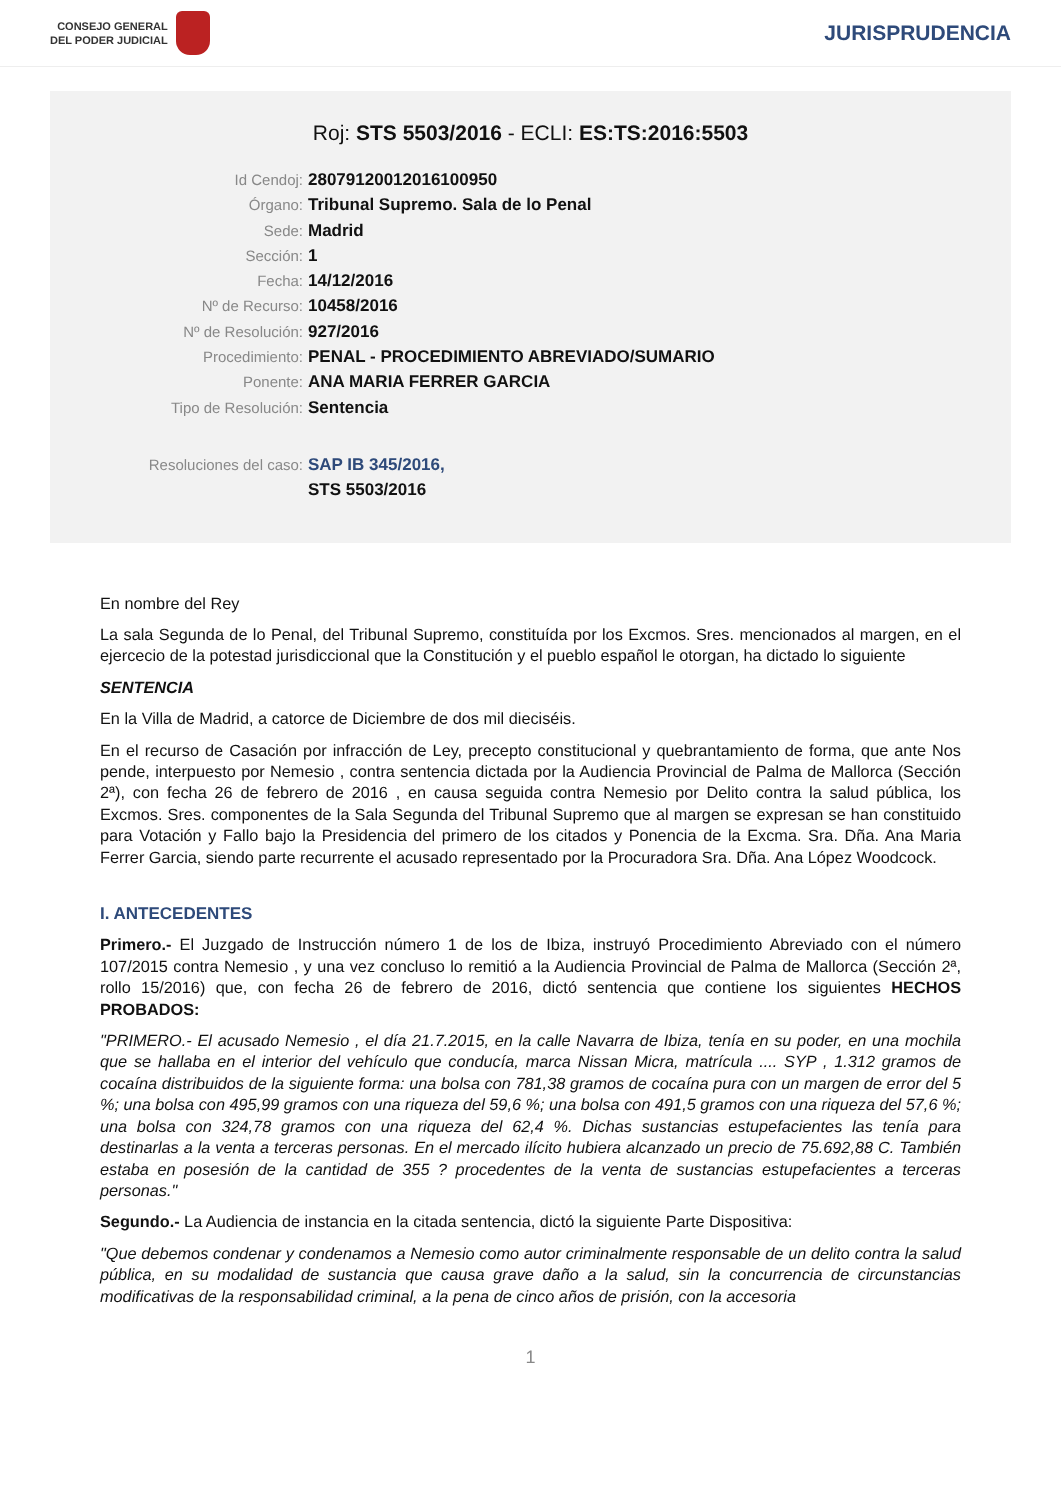CONSEJO GENERAL
DEL PODER JUDICIAL
JURISPRUDENCIA
Roj: STS 5503/2016 - ECLI: ES:TS:2016:5503
Id Cendoj: 28079120012016100950
Órgano: Tribunal Supremo. Sala de lo Penal
Sede: Madrid
Sección: 1
Fecha: 14/12/2016
Nº de Recurso: 10458/2016
Nº de Resolución: 927/2016
Procedimiento: PENAL - PROCEDIMIENTO ABREVIADO/SUMARIO
Ponente: ANA MARIA FERRER GARCIA
Tipo de Resolución: Sentencia
Resoluciones del caso: SAP IB 345/2016,
STS 5503/2016
En nombre del Rey
La sala Segunda de lo Penal, del Tribunal Supremo, constituída por los Excmos. Sres. mencionados al margen, en el ejercecio de la potestad jurisdiccional que la Constitución y el pueblo español le otorgan, ha dictado lo siguiente
SENTENCIA
En la Villa de Madrid, a catorce de Diciembre de dos mil dieciséis.
En el recurso de Casación por infracción de Ley, precepto constitucional y quebrantamiento de forma, que ante Nos pende, interpuesto por Nemesio , contra sentencia dictada por la Audiencia Provincial de Palma de Mallorca (Sección 2ª), con fecha 26 de febrero de 2016 , en causa seguida contra Nemesio por Delito contra la salud pública, los Excmos. Sres. componentes de la Sala Segunda del Tribunal Supremo que al margen se expresan se han constituido para Votación y Fallo bajo la Presidencia del primero de los citados y Ponencia de la Excma. Sra. Dña. Ana Maria Ferrer Garcia, siendo parte recurrente el acusado representado por la Procuradora Sra. Dña. Ana López Woodcock.
I. ANTECEDENTES
Primero.- El Juzgado de Instrucción número 1 de los de Ibiza, instruyó Procedimiento Abreviado con el número 107/2015 contra Nemesio , y una vez concluso lo remitió a la Audiencia Provincial de Palma de Mallorca (Sección 2ª, rollo 15/2016) que, con fecha 26 de febrero de 2016, dictó sentencia que contiene los siguientes HECHOS PROBADOS:
"PRIMERO.- El acusado Nemesio , el día 21.7.2015, en la calle Navarra de Ibiza, tenía en su poder, en una mochila que se hallaba en el interior del vehículo que conducía, marca Nissan Micra, matrícula .... SYP , 1.312 gramos de cocaína distribuidos de la siguiente forma: una bolsa con 781,38 gramos de cocaína pura con un margen de error del 5 %; una bolsa con 495,99 gramos con una riqueza del 59,6 %; una bolsa con 491,5 gramos con una riqueza del 57,6 %; una bolsa con 324,78 gramos con una riqueza del 62,4 %. Dichas sustancias estupefacientes las tenía para destinarlas a la venta a terceras personas. En el mercado ilícito hubiera alcanzado un precio de 75.692,88 C. También estaba en posesión de la cantidad de 355 ? procedentes de la venta de sustancias estupefacientes a terceras personas."
Segundo.- La Audiencia de instancia en la citada sentencia, dictó la siguiente Parte Dispositiva:
"Que debemos condenar y condenamos a Nemesio como autor criminalmente responsable de un delito contra la salud pública, en su modalidad de sustancia que causa grave daño a la salud, sin la concurrencia de circunstancias modificativas de la responsabilidad criminal, a la pena de cinco años de prisión, con la accesoria
1